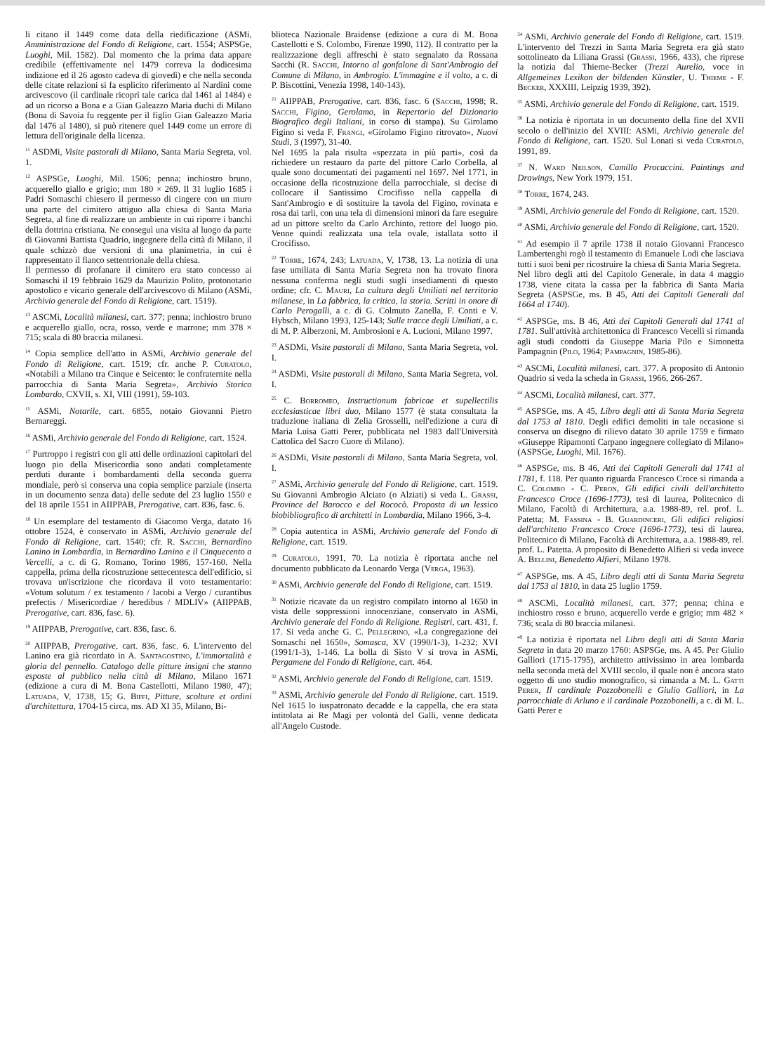li citano il 1449 come data della riedificazione (ASMi, Amministrazione del Fondo di Religione, cart. 1554; ASPSGe, Luoghi, Mil. 1582). Dal momento che la prima data appare credibile (effettivamente nel 1479 correva la dodicesima indizione ed il 26 agosto cadeva di giovedì) e che nella seconda delle citate relazioni si fa esplicito riferimento al Nardini come arcivescovo (il cardinale ricoprì tale carica dal 1461 al 1484) e ad un ricorso a Bona e a Gian Galeazzo Maria duchi di Milano (Bona di Savoia fu reggente per il figlio Gian Galeazzo Maria dal 1476 al 1480), si può ritenere quel 1449 come un errore di lettura dell'originale della licenza.
<sup>11</sup> ASDMi, Visite pastorali di Milano, Santa Maria Segreta, vol. 1.
<sup>12</sup> ASPSGe, Luoghi, Mil. 1506; penna; inchiostro bruno, acquerello giallo e grigio; mm 180 × 269. Il 31 luglio 1685 i Padri Somaschi chiesero il permesso di cingere con un muro una parte del cimitero attiguo alla chiesa di Santa Maria Segreta, al fine di realizzare un ambiente in cui riporre i banchi della dottrina cristiana. Ne conseguì una visita al luogo da parte di Giovanni Battista Quadrio, ingegnere della città di Milano, il quale schizzò due versioni di una planimetria, in cui è rappresentato il fianco settentrionale della chiesa.
Il permesso di profanare il cimitero era stato concesso ai Somaschi il 19 febbraio 1629 da Maurizio Polito, protonotario apostolico e vicario generale dell'arcivescovo di Milano (ASMi, Archivio generale del Fondo di Religione, cart. 1519).
<sup>13</sup> ASCMi, Località milanesi, cart. 377; penna; inchiostro bruno e acquerello giallo, ocra, rosso, verde e marrone; mm 378 × 715; scala di 80 braccia milanesi.
<sup>14</sup> Copia semplice dell'atto in ASMi, Archivio generale del Fondo di Religione, cart. 1519; cfr. anche P. Curatolo, «Notabili a Milano tra Cinque e Seicento: le confraternite nella parrocchia di Santa Maria Segreta», Archivio Storico Lombardo, CXVII, s. XI, VIII (1991), 59-103.
<sup>15</sup> ASMi, Notarile, cart. 6855, notaio Giovanni Pietro Bernareggi.
<sup>16</sup> ASMi, Archivio generale del Fondo di Religione, cart. 1524.
<sup>17</sup> Purtroppo i registri con gli atti delle ordinazioni capitolari del luogo pio della Misericordia sono andati completamente perduti durante i bombardamenti della seconda guerra mondiale, però si conserva una copia semplice parziale (inserta in un documento senza data) delle sedute del 23 luglio 1550 e del 18 aprile 1551 in AIIPPAB, Prerogative, cart. 836, fasc. 6.
<sup>18</sup> Un esemplare del testamento di Giacomo Verga, datato 16 ottobre 1524, è conservato in ASMi, Archivio generale del Fondo di Religione, cart. 1540; cfr. R. Sacchi, Bernardino Lanino in Lombardia, in Bernardino Lanino e il Cinquecento a Vercelli, a c. di G. Romano, Torino 1986, 157-160. Nella cappella, prima della ricostruzione settecentesca dell'edificio, si trovava un'iscrizione che ricordava il voto testamentario: «Votum solutum / ex testamento / Iacobi a Vergo / curantibus prefectis / Misericordiae / heredibus / MDLIV» (AIIPPAB, Prerogative, cart. 836, fasc. 6).
<sup>19</sup> AIIPPAB, Prerogative, cart. 836, fasc. 6.
<sup>20</sup> AIIPPAB, Prerogative, cart. 836, fasc. 6. L'intervento del Lanino era già ricordato in A. Santagostino, L'immortalità e gloria del pennello. Catalogo delle pitture insigni che stanno esposte al pubblico nella città di Milano, Milano 1671 (edizione a cura di M. Bona Castellotti, Milano 1980, 47); Latuada, V, 1738, 15; G. Biffi, Pitture, scolture et ordini d'architettura, 1704-15 circa, ms. AD XI 35, Milano, Bi-
blioteca Nazionale Braidense (edizione a cura di M. Bona Castellotti e S. Colombo, Firenze 1990, 112). Il contratto per la realizzazione degli affreschi è stato segnalato da Rossana Sacchi (R. Sacchi, Intorno al gonfalone di Sant'Ambrogio del Comune di Milano, in Ambrogio. L'immagine e il volto, a c. di P. Biscottini, Venezia 1998, 140-143).
<sup>21</sup> AIIPPAB, Prerogative, cart. 836, fasc. 6 (Sacchi, 1998; R. Sacchi, Figino, Gerolamo, in Repertorio del Dizionario Biografico degli Italiani, in corso di stampa). Su Girolamo Figino si veda F. Frangi, «Girolamo Figino ritrovato», Nuovi Studi, 3 (1997), 31-40.
Nel 1695 la pala risulta «spezzata in più parti», così da richiedere un restauro da parte del pittore Carlo Corbella, al quale sono documentati dei pagamenti nel 1697. Nel 1771, in occasione della ricostruzione della parrocchiale, si decise di collocare il Santissimo Crocifisso nella cappella di Sant'Ambrogio e di sostituire la tavola del Figino, rovinata e rosa dai tarli, con una tela di dimensioni minori da fare eseguire ad un pittore scelto da Carlo Archinto, rettore del luogo pio. Venne quindi realizzata una tela ovale, istallata sotto il Crocifisso.
<sup>22</sup> Torre, 1674, 243; Latuada, V, 1738, 13. La notizia di una fase umiliata di Santa Maria Segreta non ha trovato finora nessuna conferma negli studi sugli insediamenti di questo ordine; cfr. C. Mauri, La cultura degli Umiliati nel territorio milanese, in La fabbrica, la critica, la storia. Scritti in onore di Carlo Perogalli, a c. di G. Colmuto Zanella, F. Conti e V. Hybsch, Milano 1993, 125-143; Sulle tracce degli Umiliati, a c. di M. P. Alberzoni, M. Ambrosioni e A. Lucioni, Milano 1997.
<sup>23</sup> ASDMi, Visite pastorali di Milano, Santa Maria Segreta, vol. I.
<sup>24</sup> ASDMi, Visite pastorali di Milano, Santa Maria Segreta, vol. I.
<sup>25</sup> C. Borromeo, Instructionum fabricae et supellectilis ecclesiasticae libri duo, Milano 1577 (è stata consultata la traduzione italiana di Zelia Grosselli, nell'edizione a cura di Maria Luisa Gatti Perer, pubblicata nel 1983 dall'Università Cattolica del Sacro Cuore di Milano).
<sup>26</sup> ASDMi, Visite pastorali di Milano, Santa Maria Segreta, vol. I.
<sup>27</sup> ASMi, Archivio generale del Fondo di Religione, cart. 1519. Su Giovanni Ambrogio Alciato (o Alziati) si veda L. Grassi, Province del Barocco e del Rococò. Proposta di un lessico biobibliografico di architetti in Lombardia, Milano 1966, 3-4.
<sup>28</sup> Copia autentica in ASMi, Archivio generale del Fondo di Religione, cart. 1519.
<sup>29</sup> Curatolo, 1991, 70. La notizia è riportata anche nel documento pubblicato da Leonardo Verga (Verga, 1963).
<sup>30</sup> ASMi, Archivio generale del Fondo di Religione, cart. 1519.
<sup>31</sup> Notizie ricavate da un registro compilato intorno al 1650 in vista delle soppressioni innocenziane, conservato in ASMi, Archivio generale del Fondo di Religione. Registri, cart. 431, f. 17. Si veda anche G. C. Pellegrino, «La congregazione dei Somaschi nel 1650», Somasca, XV (1990/1-3), 1-232; XVI (1991/1-3), 1-146. La bolla di Sisto V si trova in ASMi, Pergamene del Fondo di Religione, cart. 464.
<sup>32</sup> ASMi, Archivio generale del Fondo di Religione, cart. 1519.
<sup>33</sup> ASMi, Archivio generale del Fondo di Religione, cart. 1519. Nel 1615 lo iuspatronato decadde e la cappella, che era stata intitolata ai Re Magi per volontà del Galli, venne dedicata all'Angelo Custode.
<sup>34</sup> ASMi, Archivio generale del Fondo di Religione, cart. 1519. L'intervento del Trezzi in Santa Maria Segreta era già stato sottolineato da Liliana Grassi (Grassi, 1966, 433), che riprese la notizia dal Thieme-Becker (Trezzi Aurelio, voce in Allgemeines Lexikon der bildenden Künstler, U. Thieme - F. Becker, XXXIII, Leipzig 1939, 392).
<sup>35</sup> ASMi, Archivio generale del Fondo di Religione, cart. 1519.
<sup>36</sup> La notizia è riportata in un documento della fine del XVII secolo o dell'inizio del XVIII: ASMi, Archivio generale del Fondo di Religione, cart. 1520. Sul Lonati si veda Curatolo, 1991, 89.
<sup>37</sup> N. Ward Neilson, Camillo Procaccini. Paintings and Drawings, New York 1979, 151.
<sup>38</sup> Torre, 1674, 243.
<sup>39</sup> ASMi, Archivio generale del Fondo di Religione, cart. 1520.
<sup>40</sup> ASMi, Archivio generale del Fondo di Religione, cart. 1520.
<sup>41</sup> Ad esempio il 7 aprile 1738 il notaio Giovanni Francesco Lambertenghi rogò il testamento di Emanuele Lodi che lasciava tutti i suoi beni per ricostruire la chiesa di Santa Maria Segreta.
Nel libro degli atti del Capitolo Generale, in data 4 maggio 1738, viene citata la cassa per la fabbrica di Santa Maria Segreta (ASPSGe, ms. B 45, Atti dei Capitoli Generali dal 1664 al 1740).
<sup>42</sup> ASPSGe, ms. B 46, Atti dei Capitoli Generali dal 1741 al 1781. Sull'attività architettonica di Francesco Vecelli si rimanda agli studi condotti da Giuseppe Maria Pilo e Simonetta Pampagnin (Pilo, 1964; Pampagnin, 1985-86).
<sup>43</sup> ASCMi, Località milanesi, cart. 377. A proposito di Antonio Quadrio si veda la scheda in Grassi, 1966, 266-267.
<sup>44</sup> ASCMi, Località milanesi, cart. 377.
<sup>45</sup> ASPSGe, ms. A 45, Libro degli atti di Santa Maria Segreta dal 1753 al 1810. Degli edifici demoliti in tale occasione si conserva un disegno di rilievo datato 30 aprile 1759 e firmato «Giuseppe Ripamonti Carpano ingegnere collegiato di Milano» (ASPSGe, Luoghi, Mil. 1676).
<sup>46</sup> ASPSGe, ms. B 46, Atti dei Capitoli Generali dal 1741 al 1781, f. 118. Per quanto riguarda Francesco Croce si rimanda a C. Colombo - C. Peron, Gli edifici civili dell'architetto Francesco Croce (1696-1773), tesi di laurea, Politecnico di Milano, Facoltà di Architettura, a.a. 1988-89, rel. prof. L. Patetta; M. Fassina - B. Guardinceri, Gli edifici religiosi dell'architetto Francesco Croce (1696-1773), tesi di laurea, Politecnico di Milano, Facoltà di Architettura, a.a. 1988-89, rel. prof. L. Patetta. A proposito di Benedetto Alfieri si veda invece A. Bellini, Benedetto Alfieri, Milano 1978.
<sup>47</sup> ASPSGe, ms. A 45, Libro degli atti di Santa Maria Segreta dal 1753 al 1810, in data 25 luglio 1759.
<sup>48</sup> ASCMi, Località milanesi, cart. 377; penna; china e inchiostro rosso e bruno, acquerello verde e grigio; mm 482 × 736; scala di 80 braccia milanesi.
<sup>49</sup> La notizia è riportata nel Libro degli atti di Santa Maria Segreta in data 20 marzo 1760: ASPSGe, ms. A 45. Per Giulio Galliori (1715-1795), architetto attivissimo in area lombarda nella seconda metà del XVIII secolo, il quale non è ancora stato oggetto di uno studio monografico, si rimanda a M. L. Gatti Perer, Il cardinale Pozzobonelli e Giulio Galliori, in La parrocchiale di Arluno e il cardinale Pozzobonelli, a c. di M. L. Gatti Perer e